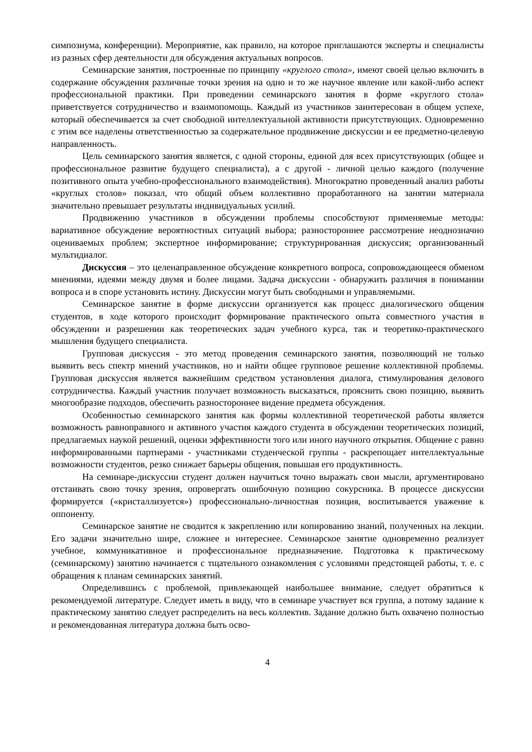симпозиума, конференции). Мероприятие, как правило, на которое приглашаются эксперты и специалисты из разных сфер деятельности для обсуждения актуальных вопросов.
Семинарские занятия, построенные по принципу «круглого стола», имеют своей целью включить в содержание обсуждения различные точки зрения на одно и то же научное явление или какой-либо аспект профессиональной практики. При проведении семинарского занятия в форме «круглого стола» приветствуется сотрудничество и взаимопомощь. Каждый из участников заинтересован в общем успехе, который обеспечивается за счет свободной интеллектуальной активности присутствующих. Одновременно с этим все наделены ответственностью за содержательное продвижение дискуссии и ее предметно-целевую направленность.
Цель семинарского занятия является, с одной стороны, единой для всех присутствующих (общее и профессиональное развитие будущего специалиста), а с другой - личной целью каждого (получение позитивного опыта учебно-профессионального взаимодействия). Многократно проведенный анализ работы «круглых столов» показал, что общий объем коллективно проработанного на занятии материала значительно превышает результаты индивидуальных усилий.
Продвижению участников в обсуждении проблемы способствуют применяемые методы: вариативное обсуждение вероятностных ситуаций выбора; разностороннее рассмотрение неоднозначно оцениваемых проблем; экспертное информирование; структурированная дискуссия; организованный мультидиалог.
Дискуссия – это целенаправленное обсуждение конкретного вопроса, сопровождающееся обменом мнениями, идеями между двумя и более лицами. Задача дискуссии - обнаружить различия в понимании вопроса и в споре установить истину. Дискуссии могут быть свободными и управляемыми.
Семинарское занятие в форме дискуссии организуется как процесс диалогического общения студентов, в ходе которого происходит формирование практического опыта совместного участия в обсуждении и разрешении как теоретических задач учебного курса, так и теоретико-практического мышления будущего специалиста.
Групповая дискуссия - это метод проведения семинарского занятия, позволяющий не только выявить весь спектр мнений участников, но и найти общее групповое решение коллективной проблемы. Групповая дискуссия является важнейшим средством установления диалога, стимулирования делового сотрудничества. Каждый участник получает возможность высказаться, прояснить свою позицию, выявить многообразие подходов, обеспечить разностороннее видение предмета обсуждения.
Особенностью семинарского занятия как формы коллективной теоретической работы является возможность равноправного и активного участия каждого студента в обсуждении теоретических позиций, предлагаемых наукой решений, оценки эффективности того или иного научного открытия. Общение с равно информированными партнерами - участниками студенческой группы - раскрепощает интеллектуальные возможности студентов, резко снижает барьеры общения, повышая его продуктивность.
На семинаре-дискуссии студент должен научиться точно выражать свои мысли, аргументировано отстаивать свою точку зрения, опровергать ошибочную позицию сокурсника. В процессе дискуссии формируется («кристаллизуется») профессионально-личностная позиция, воспитывается уважение к оппоненту.
Семинарское занятие не сводится к закреплению или копированию знаний, полученных на лекции. Его задачи значительно шире, сложнее и интереснее. Семинарское занятие одновременно реализует учебное, коммуникативное и профессиональное предназначение. Подготовка к практическому (семинарскому) занятию начинается с тщательного ознакомления с условиями предстоящей работы, т. е. с обращения к планам семинарских занятий.
Определившись с проблемой, привлекающей наибольшее внимание, следует обратиться к рекомендуемой литературе. Следует иметь в виду, что в семинаре участвует вся группа, а потому задание к практическому занятию следует распределить на весь коллектив. Задание должно быть охвачено полностью и рекомендованная литература должна быть осво-
4